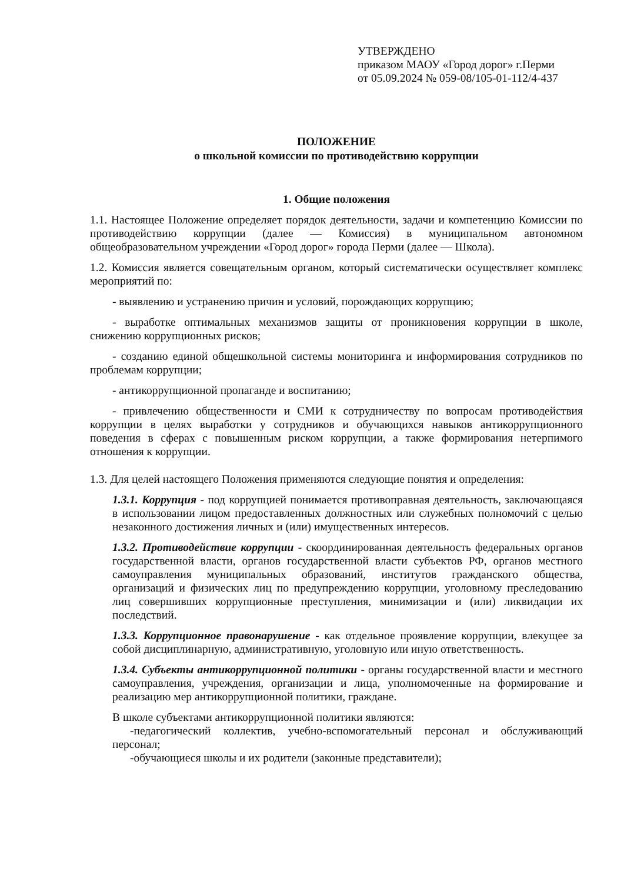УТВЕРЖДЕНО
приказом МАОУ «Город дорог» г.Перми
от 05.09.2024 № 059-08/105-01-112/4-437
ПОЛОЖЕНИЕ
о школьной комиссии по противодействию коррупции
1. Общие положения
1.1. Настоящее Положение определяет порядок деятельности, задачи и компетенцию Комиссии по противодействию коррупции (далее — Комиссия) в муниципальном автономном общеобразовательном учреждении «Город дорог» города Перми (далее — Школа).
1.2. Комиссия является совещательным органом, который систематически осуществляет комплекс мероприятий по:
- выявлению и устранению причин и условий, порождающих коррупцию;
- выработке оптимальных механизмов защиты от проникновения коррупции в школе, снижению коррупционных рисков;
- созданию единой общешкольной системы мониторинга и информирования сотрудников по проблемам коррупции;
- антикоррупционной пропаганде и воспитанию;
- привлечению общественности и СМИ к сотрудничеству по вопросам противодействия коррупции в целях выработки у сотрудников и обучающихся навыков антикоррупционного поведения в сферах с повышенным риском коррупции, а также формирования нетерпимого отношения к коррупции.
1.3. Для целей настоящего Положения применяются следующие понятия и определения:
1.3.1. Коррупция - под коррупцией понимается противоправная деятельность, заключающаяся в использовании лицом предоставленных должностных или служебных полномочий с целью незаконного достижения личных и (или) имущественных интересов.
1.3.2. Противодействие коррупции - скоординированная деятельность федеральных органов государственной власти, органов государственной власти субъектов РФ, органов местного самоуправления муниципальных образований, институтов гражданского общества, организаций и физических лиц по предупреждению коррупции, уголовному преследованию лиц совершивших коррупционные преступления, минимизации и (или) ликвидации их последствий.
1.3.3. Коррупционное правонарушение - как отдельное проявление коррупции, влекущее за собой дисциплинарную, административную, уголовную или иную ответственность.
1.3.4. Субъекты антикоррупционной политики - органы государственной власти и местного самоуправления, учреждения, организации и лица, уполномоченные на формирование и реализацию мер антикоррупционной политики, граждане.
В школе субъектами антикоррупционной политики являются:
-педагогический коллектив, учебно-вспомогательный персонал и обслуживающий персонал;
-обучающиеся школы и их родители (законные представители);